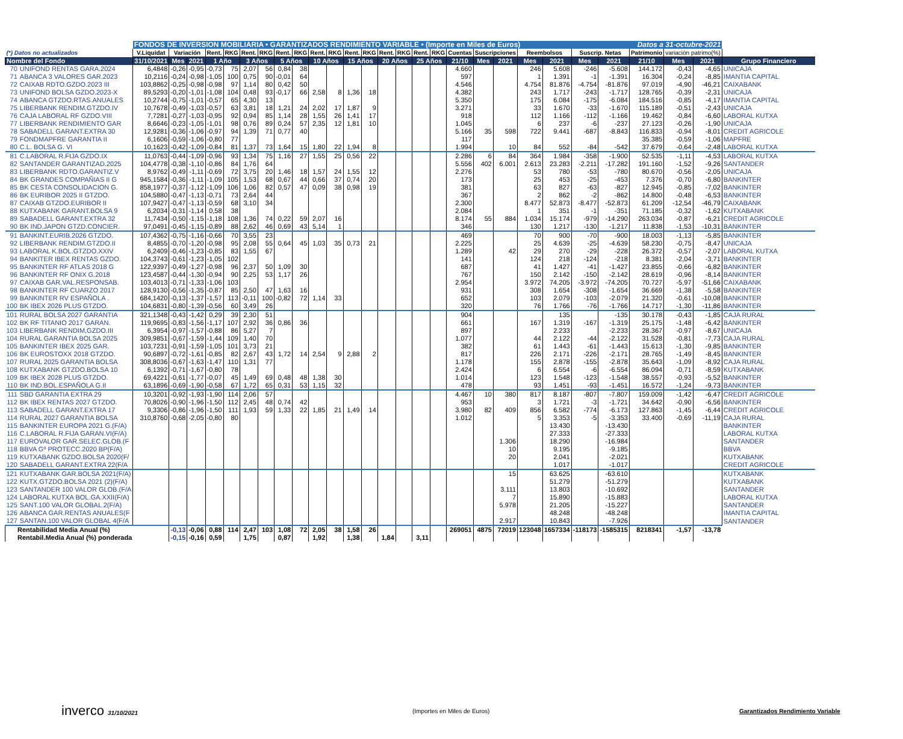| | | FONDOS DE INVERSION MOBILIARIA • GARANTIZADOS RENDIMIENTO VARIABLE • (Importe en Miles de Euros) | | | | | | | | | | | | | | | | | | | | | | | Datos a 31-octubre-2021 | | | | |
| --- | --- | --- | --- | --- | --- | --- | --- | --- | --- | --- | --- | --- | --- | --- | --- | --- | --- | --- | --- | --- | --- | --- | --- | --- | --- | --- | --- | --- | --- |
| (*) Datos no actualizados | | V.Liquidat | Variación | | Rent. | RKG | Rent. | RKG | Rent. | RKG | Rent. | RKG | Rent. | RKG | Rent. | RKG | Rent. | RKG | Cuentas | Suscripciones | | Reembolsos | | Suscrip. Netas | | Patrimonio | variación patrimo(%) | | |
| Nombre del Fondo | | 31/10/2021 | Mes | 2021 | 1 Año | | 3 Años | | 5 Años | | 10 Años | | 15 Años | | 20 Años | | 25 Años | | 21/10 | Mes | 2021 | Mes | 2021 | Mes | 2021 | 21/10 | Mes | 2021 | Grupo Financiero |
| 70 | UNIFOND RENTAS GARA.2024 | 6,4848 | -0,26 | -0,95 | -0,73 | 75 | 2,07 | 56 | 0,84 | 38 | | | | | | | | | 4.660 | | | 246 | 5.608 | -246 | -5.608 | 144.172 | -0,43 | -4,65 | UNICAJA |
| 71 | ABANCA 3 VALORES GAR.2023 | 10,2116 | -0,24 | -0,98 | -1,05 | 100 | 0,75 | 90 | -0,01 | 64 | | | | | | | | | 597 | | | 1 | 1.391 | -1 | -1.391 | 16.304 | -0,24 | -8,85 | IMANTIA CAPITAL |
| 72 | CAIXAB RDTO.GZDO.2023 III | 103,8862 | -0,25 | -0,98 | -0,98 | 97 | 1,14 | 80 | 0,42 | 50 | | | | | | | | | 4.546 | | | 4.754 | 81.876 | -4.754 | -81.876 | 97.019 | -4,90 | -46,21 | CAIXABANK |
| 73 | UNIFOND BOLSA GZDO.2023-X | 89,5293 | -0,20 | -1,01 | -1,08 | 104 | 0,48 | 93 | -0,17 | 66 | 2,58 | 8 | 1,36 | 18 | | | | | 4.382 | | | 243 | 1.717 | -243 | -1.717 | 128.765 | -0,39 | -2,31 | UNICAJA |
| 74 | ABANCA GTZDO.RTAS.ANUALES | 10,2744 | -0,75 | -1,01 | -0,57 | 65 | 4,30 | 13 | | | | | | | | | | | 5.350 | | | 175 | 6.084 | -175 | -6.084 | 184.516 | -0,85 | -4,17 | IMANTIA CAPITAL |
| 75 | LIBERBANK RENDIM.GTZDO.IV | 10,7678 | -0,49 | -1,03 | -0,57 | 63 | 3,81 | 18 | 1,21 | 24 | 2,02 | 17 | 1,87 | 9 | | | | | 3.271 | | | 33 | 1.670 | -33 | -1.670 | 115.189 | -0,51 | -2,43 | UNICAJA |
| 76 | CAJA LABORAL RF GZDO.VIII | 7,7281 | -0,27 | -1,03 | -0,95 | 92 | 0,94 | 85 | 1,14 | 28 | 1,55 | 26 | 1,41 | 17 | | | | | 918 | | | 112 | 1.166 | -112 | -1.166 | 19.462 | -0,84 | -6,60 | LABORAL KUTXA |
| 77 | LIBERBANK RENDIMIENTO GAR | 8,6646 | -0,23 | -1,05 | -1,01 | 98 | 0,76 | 89 | 0,24 | 57 | 2,35 | 12 | 1,81 | 10 | | | | | 1.045 | | | 6 | 237 | -6 | -237 | 27.123 | -0,26 | -1,90 | UNICAJA |
| 78 | SABADELL GARANT.EXTRA 30 | 12,9281 | -0,36 | -1,06 | -0,97 | 94 | 1,39 | 71 | 0,77 | 40 | | | | | | | | | 5.166 | 35 | 598 | 722 | 9.441 | -687 | -8.843 | 116.833 | -0,94 | -8,01 | CREDIT AGRICOLE |
| 79 | FONDMAPFRE GARANTIA II | 6,1606 | -0,59 | -1,06 | -0,80 | 77 | | | | | | | | | | | | | 117 | | | | | | | 35.385 | -0,59 | -1,06 | MAPFRE |
| 80 | C.L. BOLSA G. VI | 10,1623 | -0,42 | -1,09 | -0,84 | 81 | 1,37 | 73 | 1,64 | 15 | 1,80 | 22 | 1,94 | 8 | | | | | 1.994 | | 10 | 84 | 552 | -84 | -542 | 37.679 | -0,64 | -2,48 | LABORAL KUTXA |
| 81 | C.LABORAL R.FIJA GZDO.IX | 11,0763 | -0,44 | -1,09 | -0,96 | 93 | 1,34 | 75 | 1,16 | 27 | 1,55 | 25 | 0,56 | 22 | | | | | 2.286 | 6 | 84 | 364 | 1.984 | -358 | -1.900 | 52.535 | -1,11 | -4,53 | LABORAL KUTXA |
| 82 | SANTANDER GARANTIZAD.2025 | 104,4778 | -0,38 | -1,10 | -0,86 | 84 | 1,76 | 64 | | | | | | | | | | | 5.556 | 402 | 6.001 | 2.613 | 23.283 | -2.211 | -17.282 | 191.160 | -1,52 | -9,26 | SANTANDER |
| 83 | LIBERBANK RDTO.GARANTIZ.V | 8,9762 | -0,49 | -1,11 | -0,69 | 72 | 3,75 | 20 | 1,46 | 18 | 1,57 | 24 | 1,55 | 12 | | | | | 2.276 | | | 53 | 780 | -53 | -780 | 80.670 | -0,56 | -2,05 | UNICAJA |
| 84 | BK GRANDES COMPAÑIAS II G | 945,1584 | -0,36 | -1,11 | -1,09 | 105 | 1,53 | 68 | 0,67 | 44 | 0,66 | 37 | 0,74 | 20 | | | | | 173 | | | 25 | 453 | -25 | -453 | 7.376 | -0,70 | -6,80 | BANKINTER |
| 85 | BK CESTA CONSOLIDACION G. | 858,1977 | -0,37 | -1,12 | -1,09 | 106 | 1,06 | 82 | 0,57 | 47 | 0,09 | 38 | 0,98 | 19 | | | | | 381 | | | 63 | 827 | -63 | -827 | 12.945 | -0,85 | -7,02 | BANKINTER |
| 86 | BK EURIBOR 2025 II GTZDO. | 104,5880 | -0,47 | -1,13 | -0,71 | 73 | 2,64 | 44 | | | | | | | | | | | 367 | | | 2 | 862 | -2 | -862 | 14.800 | -0,48 | -6,53 | BANKINTER |
| 87 | CAIXAB GTZDO.EURIBOR II | 107,9427 | -0,47 | -1,13 | -0,59 | 68 | 3,10 | 34 | | | | | | | | | | | 2.300 | | | 8.477 | 52.873 | -8.477 | -52.873 | 61.209 | -12,54 | -46,79 | CAIXABANK |
| 88 | KUTXABANK GARANT.BOLSA 9 | 6,2034 | -0,31 | -1,14 | 0,58 | 38 | | | | | | | | | | | | | 2.084 | | | 1 | 351 | -1 | -351 | 71.185 | -0,32 | -1,62 | KUTXABANK |
| 89 | SABADELL GARANT.EXTRA 32 | 11,7434 | -0,50 | -1,15 | -1,18 | 108 | 1,36 | 74 | 0,22 | 59 | 2,07 | 16 | | | | | | | 8.174 | 55 | 884 | 1.034 | 15.174 | -979 | -14.290 | 263.034 | -0,87 | -6,21 | CREDIT AGRICOLE |
| 90 | BK IND.JAPON GTZD.CONCIER. | 97,0491 | -0,45 | -1,15 | -0,89 | 88 | 2,62 | 46 | 0,69 | 43 | 5,14 | 1 | | | | | | | 346 | | | 130 | 1.217 | -130 | -1.217 | 11.838 | -1,53 | -10,31 | BANKINTER |
| 91 | BANKINT.EURIB.2026 GTZDO. | 107,4362 | -0,75 | -1,16 | -0,66 | 70 | 3,55 | 23 | | | | | | | | | | | 469 | | | 70 | 900 | -70 | -900 | 18.003 | -1,13 | -5,85 | BANKINTER |
| 92 | LIBERBANK RENDIM.GTZDO.II | 8,4855 | -0,70 | -1,20 | -0,98 | 95 | 2,08 | 55 | 0,64 | 45 | 1,03 | 35 | 0,73 | 21 | | | | | 2.225 | | | 25 | 4.639 | -25 | -4.639 | 58.230 | -0,75 | -8,47 | UNICAJA |
| 93 | LABORAL K.BOL.GTZDO.XXIV | 6,2409 | -0,46 | -1,23 | -0,85 | 83 | 1,55 | 67 | | | | | | | | | | | 1.289 | | 42 | 29 | 270 | -29 | -228 | 26.372 | -0,57 | -2,07 | LABORAL KUTXA |
| 94 | BANKITER IBEX RENTAS GZDO. | 104,3743 | -0,61 | -1,23 | -1,05 | 102 | | | | | | | | | | | | | 141 | | | 124 | 218 | -124 | -218 | 8.381 | -2,04 | -3,71 | BANKINTER |
| 95 | BANKINTER RF ATLAS 2018 G | 122,9397 | -0,49 | -1,27 | -0,98 | 96 | 2,37 | 50 | 1,09 | 30 | | | | | | | | | 687 | | | 41 | 1.427 | -41 | -1.427 | 23.855 | -0,66 | -6,82 | BANKINTER |
| 96 | BANKINTER RF ONIX G.2018 | 123,4587 | -0,44 | -1,30 | -0,94 | 90 | 2,25 | 53 | 1,17 | 26 | | | | | | | | | 767 | | | 150 | 2.142 | -150 | -2.142 | 28.619 | -0,96 | -8,14 | BANKINTER |
| 97 | CAIXAB GAR.VAL.RESPONSAB. | 103,4013 | -0,71 | -1,33 | -1,06 | 103 | | | | | | | | | | | | | 2.954 | | | 3.972 | 74.205 | -3.972 | -74.205 | 70.727 | -5,97 | -51,66 | CAIXABANK |
| 98 | BANKINTER RF CUARZO 2017 | 128,9130 | -0,56 | -1,35 | -0,87 | 85 | 2,50 | 47 | 1,63 | 16 | | | | | | | | | 931 | | | 308 | 1.654 | -308 | -1.654 | 36.669 | -1,38 | -5,58 | BANKINTER |
| 99 | BANKINTER RV ESPAÑOLA . | 684,1420 | -0,13 | -1,37 | -1,57 | 113 | -0,11 | 100 | -0,82 | 72 | 1,14 | 33 | | | | | | | 652 | | | 103 | 2.079 | -103 | -2.079 | 21.320 | -0,61 | -10,08 | BANKINTER |
| 100 | BK IBEX 2026 PLUS GTZDO. | 104,6831 | -0,80 | -1,39 | -0,56 | 60 | 3,49 | 26 | | | | | | | | | | | 320 | | | 76 | 1.766 | -76 | -1.766 | 14.717 | -1,30 | -11,86 | BANKINTER |
| 101 | RURAL BOLSA 2027 GARANTIA | 321,1348 | -0,43 | -1,42 | 0,29 | 39 | 2,30 | 51 | | | | | | | | | | | 904 | | | | 135 | | -135 | 30.178 | -0,43 | -1,85 | CAJA RURAL |
| 102 | BK RF TITANIO 2017 GARAN. | 119,9695 | -0,83 | -1,56 | -1,17 | 107 | 2,92 | 36 | 0,86 | 36 | | | | | | | | | 661 | | | 167 | 1.319 | -167 | -1.319 | 25.175 | -1,48 | -6,42 | BANKINTER |
| 103 | LIBERBANK RENDIM,GZDO.III | 6,3954 | -0,97 | -1,57 | -0,88 | 86 | 5,27 | 7 | | | | | | | | | | | 897 | | | | 2.233 | | -2.233 | 28.367 | -0,97 | -8,67 | UNICAJA |
| 104 | RURAL GARANTIA BOLSA 2025 | 309,9851 | -0,67 | -1,59 | -1,44 | 109 | 1,40 | 70 | | | | | | | | | | | 1.077 | | | 44 | 2.122 | -44 | -2.122 | 31.528 | -0,81 | -7,73 | CAJA RURAL |
| 105 | BANKINTER IBEX 2025 GAR. | 103,7231 | -0,91 | -1,59 | -1,05 | 101 | 3,73 | 21 | | | | | | | | | | | 382 | | | 61 | 1.443 | -61 | -1.443 | 15.613 | -1,30 | -9,85 | BANKINTER |
| 106 | BK EUROSTOXX 2018 GTZDO. | 90,6897 | -0,72 | -1,61 | -0,85 | 82 | 2,67 | 43 | 1,72 | 14 | 2,54 | 9 | 2,88 | 2 | | | | | 817 | | | 226 | 2.171 | -226 | -2.171 | 28.765 | -1,49 | -8,45 | BANKINTER |
| 107 | RURAL 2025 GARANTIA BOLSA | 308,8036 | -0,67 | -1,63 | -1,47 | 110 | 1,31 | 77 | | | | | | | | | | | 1.178 | | | 155 | 2.878 | -155 | -2.878 | 35.643 | -1,09 | -8,92 | CAJA RURAL |
| 108 | KUTXABANK GTZDO.BOLSA 10 | 6,1392 | -0,71 | -1,67 | -0,80 | 78 | | | | | | | | | | | | | 2.424 | | | 6 | 6.554 | -6 | -6.554 | 86.094 | -0,71 | -8,59 | KUTXABANK |
| 109 | BK IBEX 2028 PLUS GTZDO. | 69,4221 | -0,61 | -1,77 | -0,07 | 45 | 1,49 | 69 | 0,48 | 48 | 1,38 | 30 | | | | | | | 1.014 | | | 123 | 1.548 | -123 | -1.548 | 38.557 | -0,93 | -5,52 | BANKINTER |
| 110 | BK IND.BOL.ESPAÑOLA G.II | 63,1896 | -0,69 | -1,90 | -0,58 | 67 | 1,72 | 65 | 0,31 | 53 | 1,15 | 32 | | | | | | | 478 | | | 93 | 1.451 | -93 | -1.451 | 16.572 | -1,24 | -9,73 | BANKINTER |
| 111 | SBD GARANTIA EXTRA 29 | 10,3201 | -0,92 | -1,93 | -1,90 | 114 | 2,06 | 57 | | | | | | | | | | | 4.467 | 10 | 380 | 817 | 8.187 | -807 | -7.807 | 159.009 | -1,42 | -6,47 | CREDIT AGRICOLE |
| 112 | BK IBEX RENTAS 2027 GTZDO. | 70,8026 | -0,90 | -1,96 | -1,50 | 112 | 2,45 | 48 | 0,74 | 42 | | | | | | | | | 953 | | | 3 | 1.721 | -3 | -1.721 | 34.642 | -0,90 | -6,56 | BANKINTER |
| 113 | SABADELL GARANT.EXTRA 17 | 9,3306 | -0,86 | -1,96 | -1,50 | 111 | 1,93 | 59 | 1,33 | 22 | 1,85 | 21 | 1,49 | 14 | | | | | 3.980 | 82 | 409 | 856 | 6.582 | -774 | -6.173 | 127.863 | -1,45 | -6,44 | CREDIT AGRICOLE |
| 114 | RURAL 2027 GARANTIA BOLSA | 310,8760 | -0,68 | -2,05 | -0,80 | 80 | | | | | | | | | | | | | 1.012 | | | 5 | 3.353 | -5 | -3.353 | 33.400 | -0,69 | -11,19 | CAJA RURAL |
| 115 | BANKINTER EUROPA 2021 G.(F/A) | | | | | | | | | | | | | | | | | | | | | | 13.430 | | -13.430 | | | | BANKINTER |
| 116 | C.LABORAL R.FIJA GARAN.VI(F/A) | | | | | | | | | | | | | | | | | | | | | | 27.333 | | -27.333 | | | | LABORAL KUTXA |
| 117 | EUROVALOR GAR.SELEC.GLOB.(F | | | | | | | | | | | | | | | | | | | | 1.306 | | 18.290 | | -16.984 | | | | SANTANDER |
| 118 | BBVA Gº PROTECC.2020 BP(F/A) | | | | | | | | | | | | | | | | | | | | 10 | | 9.195 | | -9.185 | | | | BBVA |
| 119 | KUTXABANK GZDO.BOLSA 2020(F/ | | | | | | | | | | | | | | | | | | | | 20 | | 2.041 | | -2.021 | | | | KUTXABANK |
| 120 | SABADELL GARANT.EXTRA 22(F/A | | | | | | | | | | | | | | | | | | | | | | 1.017 | | -1.017 | | | | CREDIT AGRICOLE |
| 121 | KUTXABANK GAR.BOLSA 2021(F/A) | | | | | | | | | | | | | | | | | | | | 15 | | 63.625 | | -63.610 | | | | KUTXABANK |
| 122 | KUTX.GTZDO.BOLSA 2021 (2)(F/A) | | | | | | | | | | | | | | | | | | | | | | 51.279 | | -51.279 | | | | KUTXABANK |
| 123 | SANTANDER 100 VALOR GLOB.(F/A | | | | | | | | | | | | | | | | | | | | 3.111 | | 13.803 | | -10.692 | | | | SANTANDER |
| 124 | LABORAL KUTXA BOL.GA.XXII(F/A) | | | | | | | | | | | | | | | | | | | | 7 | | 15.890 | | -15.883 | | | | LABORAL KUTXA |
| 125 | SANT.100 VALOR GLOBAL 2(F/A) | | | | | | | | | | | | | | | | | | | | 5.978 | | 21.205 | | -15.227 | | | | SANTANDER |
| 126 | ABANCA GAR.RENTAS ANUALES(F | | | | | | | | | | | | | | | | | | | | | | 48.248 | | -48.248 | | | | IMANTIA CAPITAL |
| 127 | SANTAN.100 VALOR GLOBAL 4(F/A | | | | | | | | | | | | | | | | | | | | 2.917 | | 10.843 | | -7.926 | | | | SANTANDER |
| Rentabilidad Media Anual (%) | | | -0,13 | -0,06 | 0,88 | 114 | 2,47 | 103 | 1,08 | 72 | 2,05 | 38 | 1,58 | 26 | | | | | 269051 | 4875 | 72019 | 123048 | 1657334 | -118173 | -1585315 | 8218341 | -1,57 | -13,78 | |
| Rentabil.Media Anual (%) ponderada | | | -0,15 | -0,16 | 0,59 | | 1,75 | | 0,87 | | 1,92 | | 1,38 | | 1,84 | | 3,11 | | | | | | | | | | | | |
inverco 31/10/2021 (Importes en Miles de Euros) Garantizados Rendimiento Variable